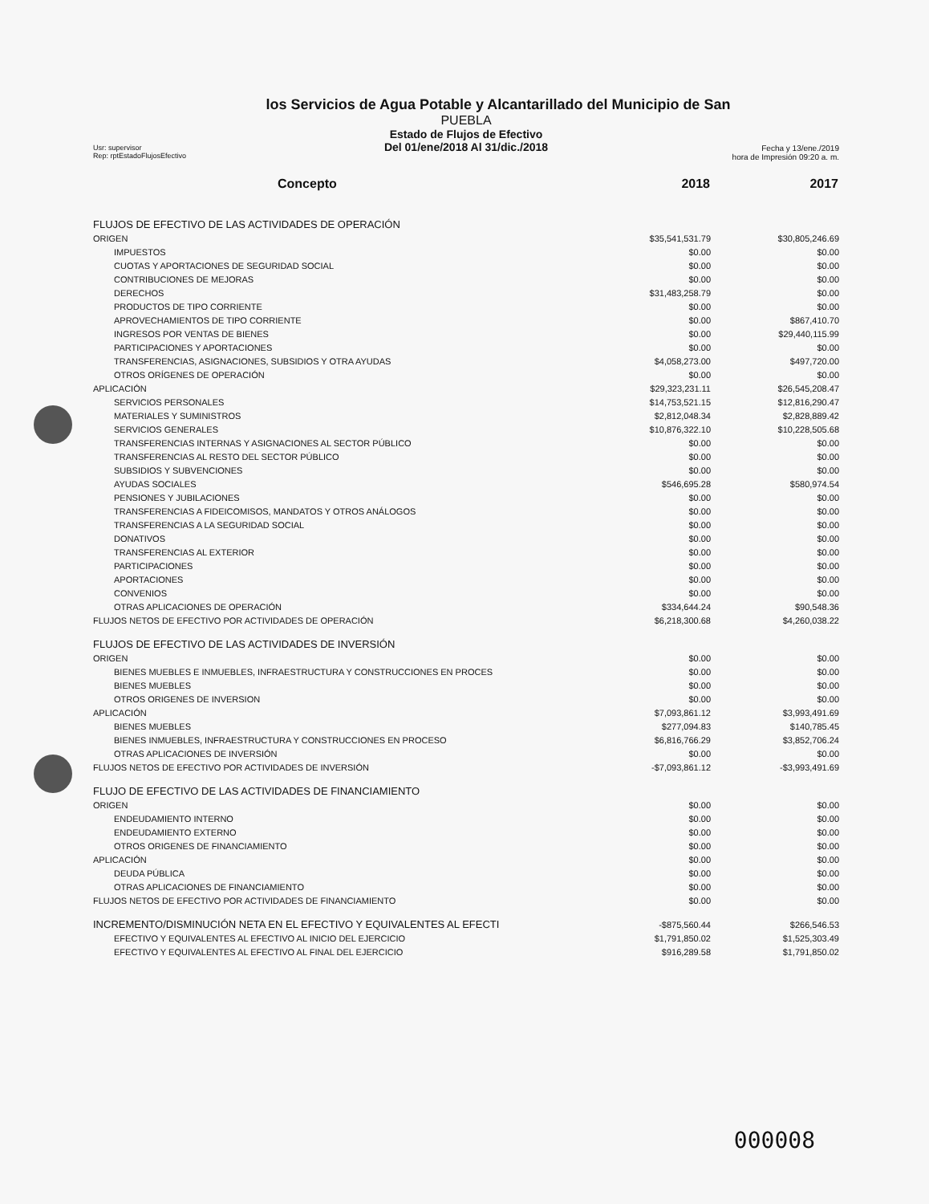los Servicios de Agua Potable y Alcantarillado del Municipio de San
PUEBLA
Estado de Flujos de Efectivo
Del 01/ene/2018 Al 31/dic./2018
Usr: supervisor
Rep: rptEstadoFlujosEfectivo
Fecha y 13/ene./2019
hora de Impresión 09:20 a. m.
| Concepto | 2018 | 2017 |
| --- | --- | --- |
| FLUJOS DE EFECTIVO DE LAS ACTIVIDADES DE OPERACIÓN | | |
| ORIGEN | $35,541,531.79 | $30,805,246.69 |
| IMPUESTOS | $0.00 | $0.00 |
| CUOTAS Y APORTACIONES DE SEGURIDAD SOCIAL | $0.00 | $0.00 |
| CONTRIBUCIONES DE MEJORAS | $0.00 | $0.00 |
| DERECHOS | $31,483,258.79 | $0.00 |
| PRODUCTOS DE TIPO CORRIENTE | $0.00 | $0.00 |
| APROVECHAMIENTOS DE TIPO CORRIENTE | $0.00 | $867,410.70 |
| INGRESOS POR VENTAS DE BIENES | $0.00 | $29,440,115.99 |
| PARTICIPACIONES Y APORTACIONES | $0.00 | $0.00 |
| TRANSFERENCIAS, ASIGNACIONES, SUBSIDIOS Y OTRA AYUDAS | $4,058,273.00 | $497,720.00 |
| OTROS ORÍGENES DE OPERACIÓN | $0.00 | $0.00 |
| APLICACIÓN | $29,323,231.11 | $26,545,208.47 |
| SERVICIOS PERSONALES | $14,753,521.15 | $12,816,290.47 |
| MATERIALES Y SUMINISTROS | $2,812,048.34 | $2,828,889.42 |
| SERVICIOS GENERALES | $10,876,322.10 | $10,228,505.68 |
| TRANSFERENCIAS INTERNAS Y ASIGNACIONES AL SECTOR PÚBLICO | $0.00 | $0.00 |
| TRANSFERENCIAS AL RESTO DEL SECTOR PÚBLICO | $0.00 | $0.00 |
| SUBSIDIOS Y SUBVENCIONES | $0.00 | $0.00 |
| AYUDAS SOCIALES | $546,695.28 | $580,974.54 |
| PENSIONES Y JUBILACIONES | $0.00 | $0.00 |
| TRANSFERENCIAS A FIDEICOMISOS, MANDATOS Y OTROS ANÁLOGOS | $0.00 | $0.00 |
| TRANSFERENCIAS A LA SEGURIDAD SOCIAL | $0.00 | $0.00 |
| DONATIVOS | $0.00 | $0.00 |
| TRANSFERENCIAS AL EXTERIOR | $0.00 | $0.00 |
| PARTICIPACIONES | $0.00 | $0.00 |
| APORTACIONES | $0.00 | $0.00 |
| CONVENIOS | $0.00 | $0.00 |
| OTRAS APLICACIONES DE OPERACIÓN | $334,644.24 | $90,548.36 |
| FLUJOS NETOS DE EFECTIVO POR ACTIVIDADES DE OPERACIÓN | $6,218,300.68 | $4,260,038.22 |
| FLUJOS DE EFECTIVO DE LAS ACTIVIDADES DE INVERSIÓN | | |
| ORIGEN | $0.00 | $0.00 |
| BIENES MUEBLES E INMUEBLES, INFRAESTRUCTURA Y CONSTRUCCIONES EN PROCES | $0.00 | $0.00 |
| BIENES MUEBLES | $0.00 | $0.00 |
| OTROS ORIGENES DE INVERSION | $0.00 | $0.00 |
| APLICACIÓN | $7,093,861.12 | $3,993,491.69 |
| BIENES MUEBLES | $277,094.83 | $140,785.45 |
| BIENES INMUEBLES, INFRAESTRUCTURA Y CONSTRUCCIONES EN PROCESO | $6,816,766.29 | $3,852,706.24 |
| OTRAS APLICACIONES DE INVERSIÓN | $0.00 | $0.00 |
| FLUJOS NETOS DE EFECTIVO POR ACTIVIDADES DE INVERSIÓN | -$7,093,861.12 | -$3,993,491.69 |
| FLUJO DE EFECTIVO DE LAS ACTIVIDADES DE FINANCIAMIENTO | | |
| ORIGEN | $0.00 | $0.00 |
| ENDEUDAMIENTO INTERNO | $0.00 | $0.00 |
| ENDEUDAMIENTO EXTERNO | $0.00 | $0.00 |
| OTROS ORIGENES DE FINANCIAMIENTO | $0.00 | $0.00 |
| APLICACIÓN | $0.00 | $0.00 |
| DEUDA PÚBLICA | $0.00 | $0.00 |
| OTRAS APLICACIONES DE FINANCIAMIENTO | $0.00 | $0.00 |
| FLUJOS NETOS DE EFECTIVO POR ACTIVIDADES DE FINANCIAMIENTO | $0.00 | $0.00 |
| INCREMENTO/DISMINUCIÓN NETA EN EL EFECTIVO Y EQUIVALENTES AL EFECTI | -$875,560.44 | $266,546.53 |
| EFECTIVO Y EQUIVALENTES AL EFECTIVO AL INICIO DEL EJERCICIO | $1,791,850.02 | $1,525,303.49 |
| EFECTIVO Y EQUIVALENTES AL EFECTIVO AL FINAL DEL EJERCICIO | $916,289.58 | $1,791,850.02 |
000008